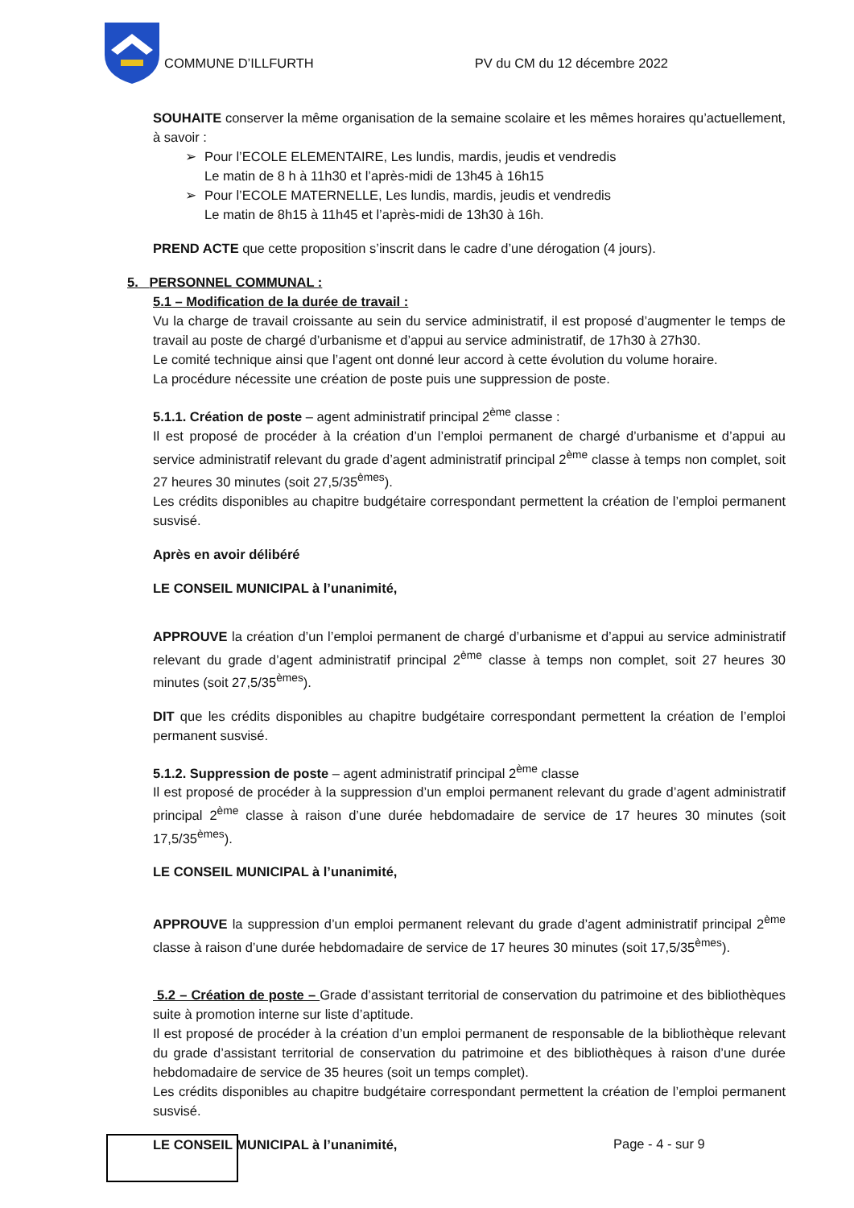COMMUNE D’ILLFURTH PV du CM du 12 décembre 2022
SOUHAITE conserver la même organisation de la semaine scolaire et les mêmes horaires qu’actuellement, à savoir :
➢ Pour l’ECOLE ELEMENTAIRE, Les lundis, mardis, jeudis et vendredis
Le matin de 8 h à 11h30 et l’après-midi de 13h45 à 16h15
➢ Pour l’ECOLE MATERNELLE, Les lundis, mardis, jeudis et vendredis
Le matin de 8h15 à 11h45 et l’après-midi de 13h30 à 16h.
PREND ACTE que cette proposition s’inscrit dans le cadre d’une dérogation (4 jours).
5. PERSONNEL COMMUNAL :
5.1 – Modification de la durée de travail :
Vu la charge de travail croissante au sein du service administratif, il est proposé d’augmenter le temps de travail au poste de chargé d’urbanisme et d’appui au service administratif, de 17h30 à 27h30.
Le comité technique ainsi que l’agent ont donné leur accord à cette évolution du volume horaire.
La procédure nécessite une création de poste puis une suppression de poste.
5.1.1. Création de poste – agent administratif principal 2<sup>ème</sup> classe :
Il est proposé de procéder à la création d’un l’emploi permanent de chargé d’urbanisme et d’appui au service administratif relevant du grade d’agent administratif principal 2<sup>ème</sup> classe à temps non complet, soit 27 heures 30 minutes (soit 27,5/35<sup>èmes</sup>).
Les crédits disponibles au chapitre budgétaire correspondant permettent la création de l’emploi permanent susvisé.
Après en avoir délibéré
LE CONSEIL MUNICIPAL à l’unanimité,
APPROUVE la création d’un l’emploi permanent de chargé d’urbanisme et d’appui au service administratif relevant du grade d’agent administratif principal 2<sup>ème</sup> classe à temps non complet, soit 27 heures 30 minutes (soit 27,5/35<sup>èmes</sup>).
DIT que les crédits disponibles au chapitre budgétaire correspondant permettent la création de l’emploi permanent susvisé.
5.1.2. Suppression de poste – agent administratif principal 2<sup>ème</sup> classe
Il est proposé de procéder à la suppression d’un emploi permanent relevant du grade d’agent administratif principal 2<sup>ème</sup> classe à raison d’une durée hebdomadaire de service de 17 heures 30 minutes (soit 17,5/35<sup>èmes</sup>).
LE CONSEIL MUNICIPAL à l’unanimité,
APPROUVE la suppression d’un emploi permanent relevant du grade d’agent administratif principal 2<sup>ème</sup> classe à raison d’une durée hebdomadaire de service de 17 heures 30 minutes (soit 17,5/35<sup>èmes</sup>).
5.2 – Création de poste – Grade d’assistant territorial de conservation du patrimoine et des bibliothèques suite à promotion interne sur liste d’aptitude.
Il est proposé de procéder à la création d’un emploi permanent de responsable de la bibliothèque relevant du grade d’assistant territorial de conservation du patrimoine et des bibliothèques à raison d’une durée hebdomadaire de service de 35 heures (soit un temps complet).
Les crédits disponibles au chapitre budgétaire correspondant permettent la création de l’emploi permanent susvisé.
LE CONSEIL MUNICIPAL à l’unanimité,
Page - 4 - sur 9